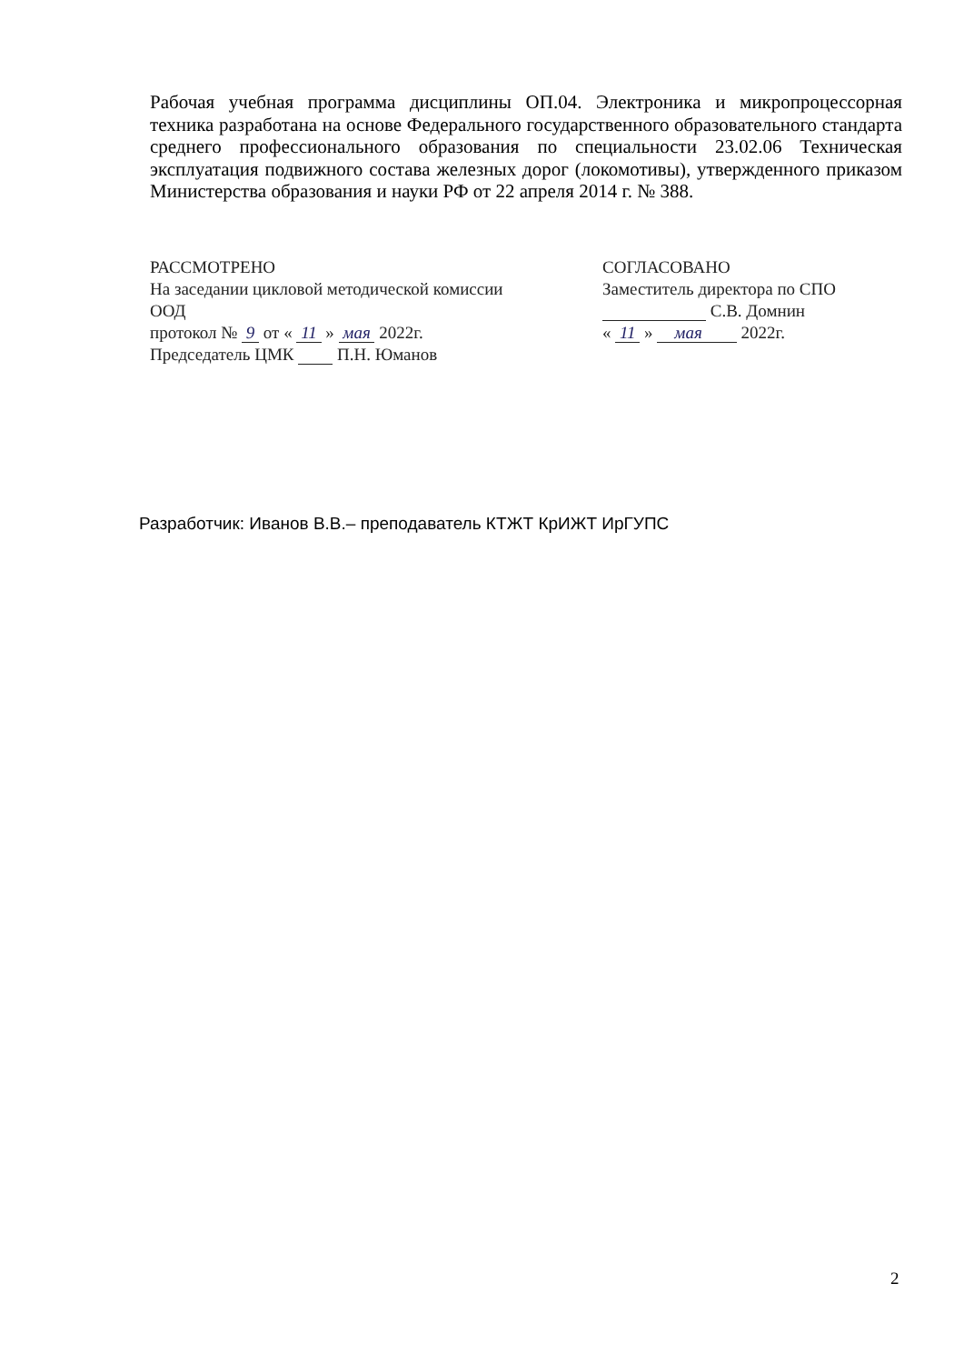Рабочая учебная программа дисциплины ОП.04. Электроника и микропроцессорная техника разработана на основе Федерального государственного образовательного стандарта среднего профессионального образования по специальности 23.02.06 Техническая эксплуатация подвижного состава железных дорог (локомотивы), утвержденного приказом Министерства образования и науки РФ от 22 апреля 2014 г. № 388.
РАССМОТРЕНО
На заседании цикловой методической комиссии ООД
протокол № 9 от « 11 » мая 2022г.
Председатель ЦМК П.Н. Юманов
СОГЛАСОВАНО
Заместитель директора по СПО
С.В. Домнин
« 11 » мая 2022г.
Разработчик: Иванов В.В.– преподаватель КТЖТ КрИЖТ ИрГУПС
2